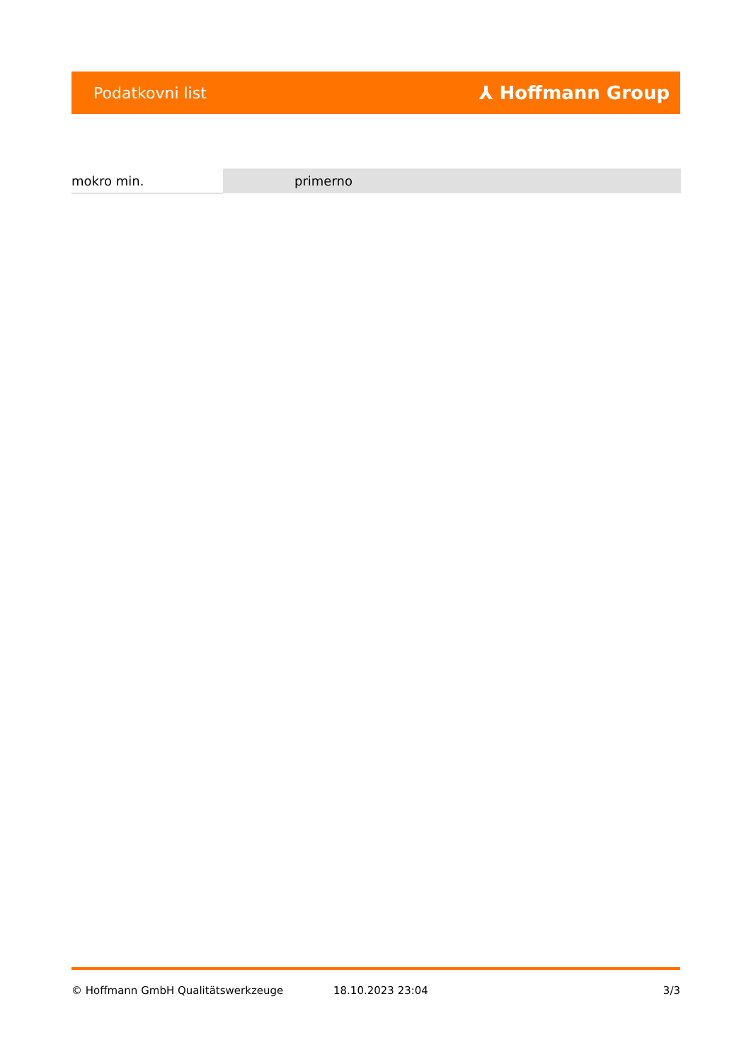Podatkovni list ⅄ Hoffmann Group
| mokro min. | primerno |
© Hoffmann GmbH Qualitätswerkzeuge 18.10.2023 23:04 3/3